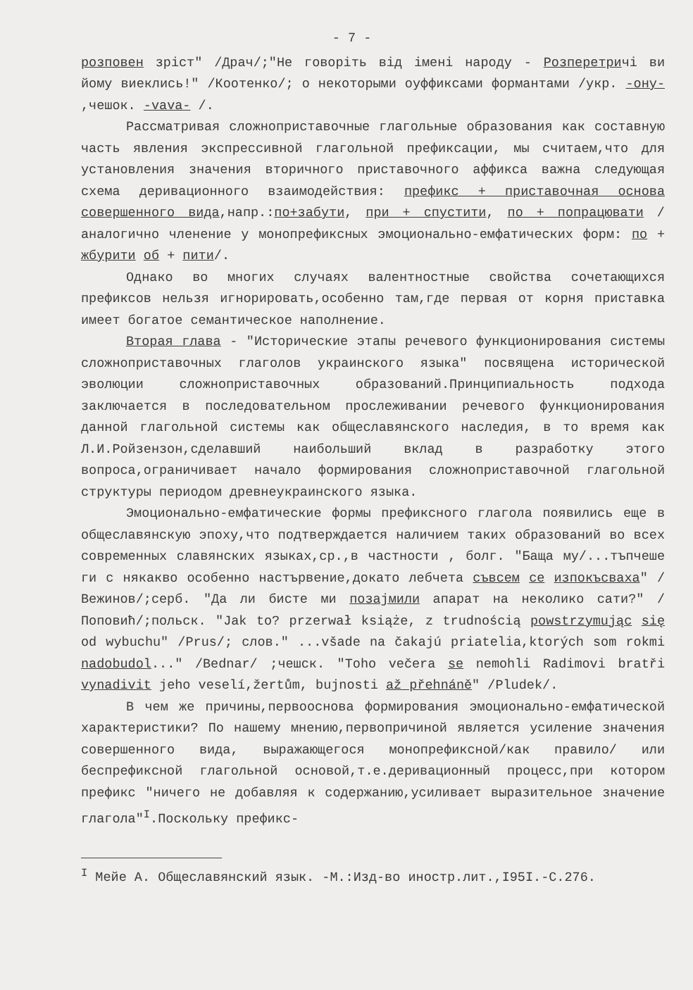- 7 -
розповен зріст" /Драч/;"Не говоріть від імені народу - Розперетричі ви йому виеклись!" /Коотенко/; о некоторыми оуффиксами формантами /укр. -ону- ,чешок. -vava- /.
Рассматривая сложноприставочные глагольные образования как составную часть явления экспрессивной глагольной префиксации, мы считаем,что для установления значения вторичного приставочного аффикса важна следующая схема деривационного взаимодействия: префикс + приставочная основа совершенного вида,напр.:по+забути, при + спустити, по + попрацювати /аналогично членение у монопрефиксных эмоционально-емфатических форм: по + жбурити об + пити/.
Однако во многих случаях валентностные свойства сочетающихся префиксов нельзя игнорировать,особенно там,где первая от корня приставка имеет богатое семантическое наполнение.
Вторая глава - "Исторические этапы речевого функционирования системы сложноприставочных глаголов украинского языка" посвящена исторической эволюции сложноприставочных образований.Принципиальность подхода заключается в последовательном прослеживании речевого функционирования данной глагольной системы как общеславянского наследия, в то время как Л.И.Ройзензон,сделавший наибольший вклад в разработку этого вопроса,ограничивает начало формирования сложноприставочной глагольной структуры периодом древнеукраинского языка.
Эмоционально-емфатические формы префиксного глагола появились еще в общеславянскую эпоху,что подтверждается наличием таких образований во всех современных славянских языках,ср.,в частности , болг. "Баща му/...тъпчеше ги с някакво особенно настървение,докато лебчета съвсем се изпокъсваха" /Вежинов/;серб. "Да ли бисте ми позајмили апарат на неколико сати?" /Поповић/;польск. "Jak to? przerwał książe, z trudnością powstrzymując się od wybuchu" /Prus/; слов." ...všade na čakajú priatelia,ktorých som rokmi nadobudol..." /Bednar/ ;чешск. "Toho večera se nemohli Radimovi bratři vynadivit jeho veselí,žertům, bujnosti až přehnáně" /Pludek/.
В чем же причины,первооснова формирования эмоционально-емфатической характеристики? По нашему мнению,первопричиной является усиление значения совершенного вида, выражающегося монопрефиксной/как правило/ или беспрефиксной глагольной основой,т.е.деривационный процесс,при котором префикс "ничего не добавляя к содержанию,усиливает выразительное значение глагола"<sup>I</sup>.Поскольку префикс-
<sup>I</sup> Мейе А. Общеславянский язык. -М.:Изд-во иностр.лит.,I95I.-С.276.